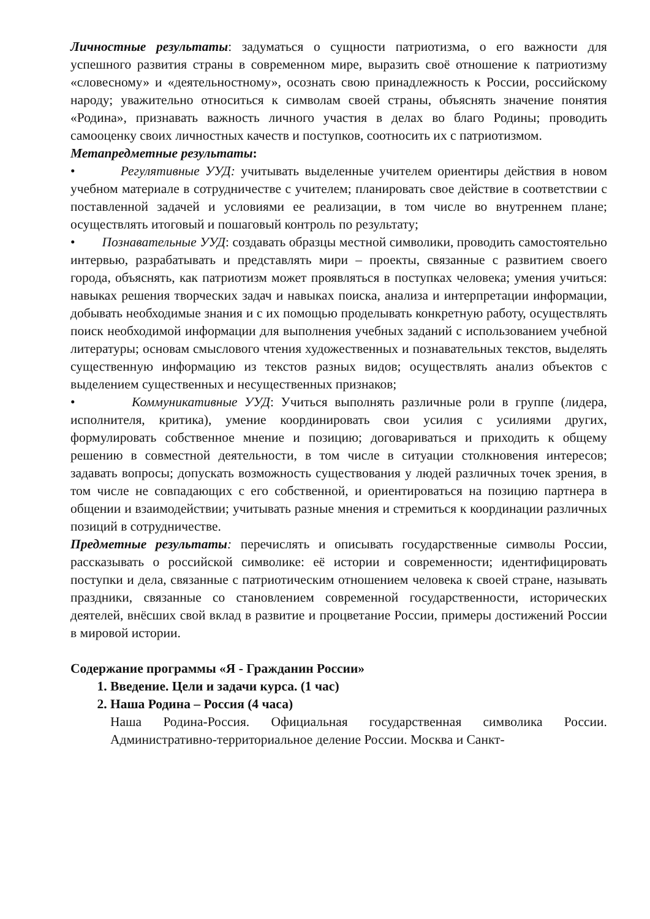Личностные результаты: задуматься о сущности патриотизма, о его важности для успешного развития страны в современном мире, выразить своё отношение к патриотизму «словесному» и «деятельностному», осознать свою принадлежность к России, российскому народу; уважительно относиться к символам своей страны, объяснять значение понятия «Родина», признавать важность личного участия в делах во благо Родины; проводить самооценку своих личностных качеств и поступков, соотносить их с патриотизмом.
Метапредметные результаты:
• Регулятивные УУД: учитывать выделенные учителем ориентиры действия в новом учебном материале в сотрудничестве с учителем; планировать свое действие в соответствии с поставленной задачей и условиями ее реализации, в том числе во внутреннем плане; осуществлять итоговый и пошаговый контроль по результату;
• Познавательные УУД: создавать образцы местной символики, проводить самостоятельно интервью, разрабатывать и представлять мири – проекты, связанные с развитием своего города, объяснять, как патриотизм может проявляться в поступках человека; умения учиться: навыках решения творческих задач и навыках поиска, анализа и интерпретации информации, добывать необходимые знания и с их помощью проделывать конкретную работу, осуществлять поиск необходимой информации для выполнения учебных заданий с использованием учебной литературы; основам смыслового чтения художественных и познавательных текстов, выделять существенную информацию из текстов разных видов; осуществлять анализ объектов с выделением существенных и несущественных признаков;
• Коммуникативные УУД: Учиться выполнять различные роли в группе (лидера, исполнителя, критика), умение координировать свои усилия с усилиями других, формулировать собственное мнение и позицию; договариваться и приходить к общему решению в совместной деятельности, в том числе в ситуации столкновения интересов; задавать вопросы; допускать возможность существования у людей различных точек зрения, в том числе не совпадающих с его собственной, и ориентироваться на позицию партнера в общении и взаимодействии; учитывать разные мнения и стремиться к координации различных позиций в сотрудничестве.
Предметные результаты: перечислять и описывать государственные символы России, рассказывать о российской символике: её истории и современности; идентифицировать поступки и дела, связанные с патриотическим отношением человека к своей стране, называть праздники, связанные со становлением современной государственности, исторических деятелей, внёсших свой вклад в развитие и процветание России, примеры достижений России в мировой истории.
Содержание программы «Я - Гражданин России»
1. Введение. Цели и задачи курса. (1 час)
2. Наша Родина – Россия (4 часа)
Наша Родина-Россия. Официальная государственная символика России. Административно-территориальное деление России. Москва и Санкт-